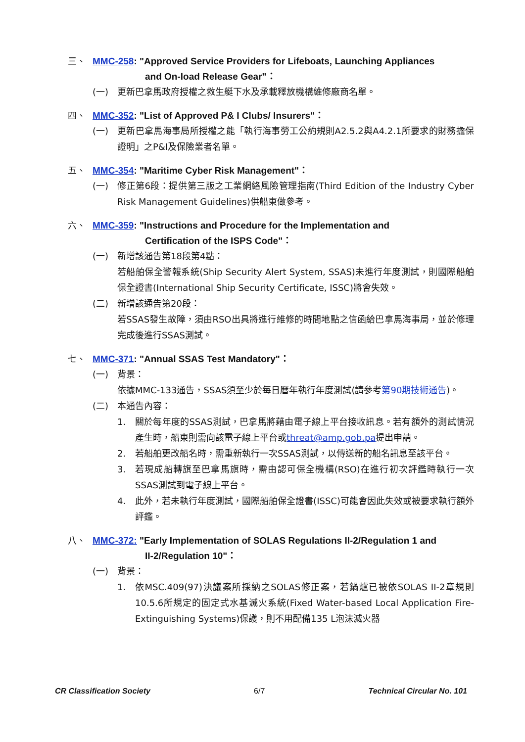三、 MMC-258: "Approved Service Providers for Lifeboats, Launching Appliances
and On-load Release Gear"：
(一) 更新巴拿馬政府授權之救生艇下水及承載釋放機構維修廠商名單。
四、 MMC-352: "List of Approved P& I Clubs/ Insurers"：
(一) 更新巴拿馬海事局所授權之能「執行海事勞工公約規則A2.5.2與A4.2.1所要求的財務擔保證明」之P&I及保險業者名單。
五、 MMC-354: "Maritime Cyber Risk Management"：
(一) 修正第6段：提供第三版之工業網絡風險管理指南(Third Edition of the Industry Cyber Risk Management Guidelines)供船東做參考。
六、 MMC-359: "Instructions and Procedure for the Implementation and
Certification of the ISPS Code"：
(一) 新增該通告第18段第4點：
若船舶保全警報系統(Ship Security Alert System, SSAS)未進行年度測試，則國際船舶保全證書(International Ship Security Certificate, ISSC)將會失效。
(二) 新增該通告第20段：
若SSAS發生故障，須由RSO出具將進行維修的時間地點之信函給巴拿馬海事局，並於修理完成後進行SSAS測試。
七、 MMC-371: "Annual SSAS Test Mandatory"：
(一) 背景：
依據MMC-133通告，SSAS須至少於每日曆年執行年度測試(請參考第90期技術通告)。
(二) 本通告內容：
1. 關於每年度的SSAS測試，巴拿馬將藉由電子線上平台接收訊息。若有額外的測試情況產生時，船東則需向該電子線上平台或threat@amp.gob.pa提出申請。
2. 若船舶更改船名時，需重新執行一次SSAS測試，以傳送新的船名訊息至該平台。
3. 若現成船轉旗至巴拿馬旗時，需由認可保全機構(RSO)在進行初次評鑑時執行一次SSAS測試到電子線上平台。
4. 此外，若未執行年度測試，國際船舶保全證書(ISSC)可能會因此失效或被要求執行額外評鑑。
八、 MMC-372: "Early Implementation of SOLAS Regulations II-2/Regulation 1 and
II-2/Regulation 10"：
(一) 背景：
1. 依MSC.409(97)決議案所採納之SOLAS修正案，若鍋爐已被依SOLAS II-2章規則10.5.6所規定的固定式水基滅火系統(Fixed Water-based Local Application Fire-Extinguishing Systems)保護，則不用配備135 L泡沫滅火器
CR Classification Society 6/7 Technical Circular No. 101